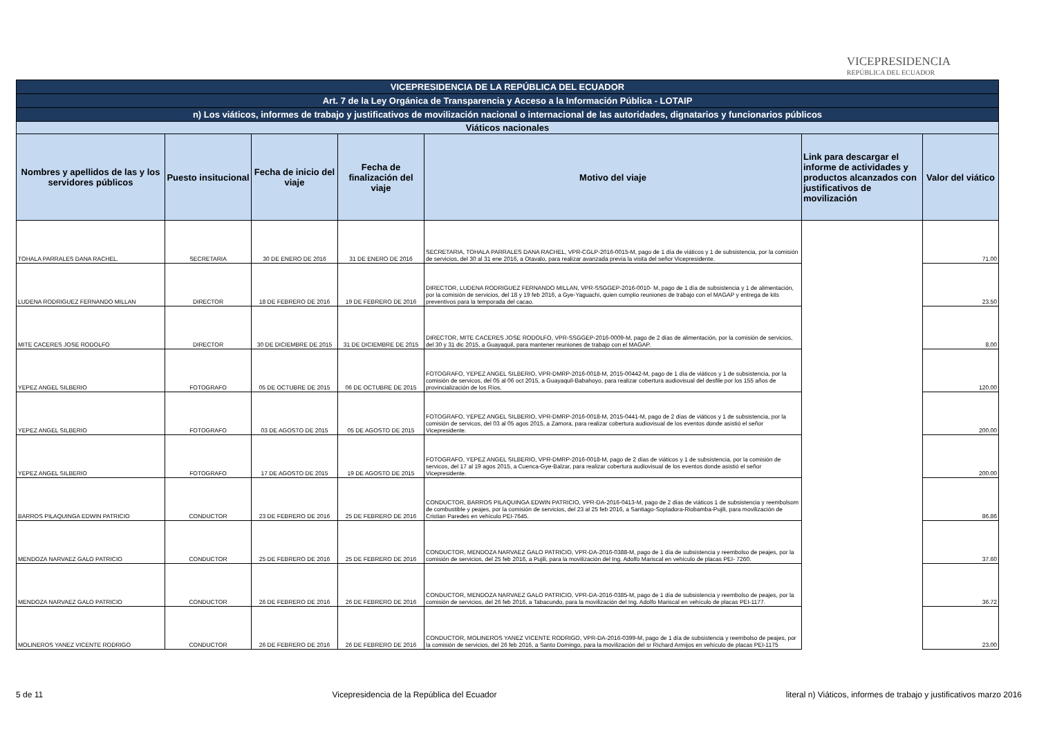VICEPRESIDENCIA
REPÚBLICA DEL ECUADOR
| VICEPRESIDENCIA DE LA REPÚBLICA DEL ECUADOR | | | | | | |
| Art. 7 de la Ley Orgánica de Transparencia y Acceso a la Información Pública - LOTAIP | | | | | | |
| n) Los viáticos, informes de trabajo y justificativos de movilización nacional o internacional de las autoridades, dignatarios y funcionarios públicos | | | | | | |
| Viáticos nacionales | | | | | | |
| Nombres y apellidos de las y los servidores públicos | Puesto insitucional | Fecha de inicio del viaje | Fecha de finalización del viaje | Motivo del viaje | Link para descargar el informe de actividades y productos alcanzados con justificativos de movilización | Valor del viático |
| TOHALA PARRALES DANA RACHEL. | SECRETARIA | 30 DE ENERO DE 2016 | 31 DE ENERO DE 2016 | SECRETARIA, TOHALA PARRALES DANA RACHEL, VPR-CGLP-2016-0015-M, pago de 1 día de viáticos y 1 de subsistencia, por la comisión de servicios, del 30 al 31 ene 2016, a Otavalo, para realizar avanzada previa la visita del señor Vicepresidente. | | 71.00 |
| LUDENA RODRIGUEZ FERNANDO MILLAN | DIRECTOR | 18 DE FEBRERO DE 2016 | 19 DE FEBRERO DE 2016 | DIRECTOR, LUDENA RODRIGUEZ FERNANDO MILLAN, VPR-SSGGEP-2016-0010- M, pago de 1 día de subsistencia y 1 de alimentación, por la comisión de servicios, del 18 y 19 feb 2016, a Gye-Yaguachi, quien cumplio reuniones de trabajo con el MAGAP y entrega de kits preventivos para la temporada del cacao. | | 23.50 |
| MITE CACERES JOSE RODOLFO | DIRECTOR | 30 DE DICIEMBRE DE 2015 | 31 DE DICIEMBRE DE 2015 | DIRECTOR, MITE CACERES JOSE RODOLFO, VPR-SSGGEP-2016-0009-M, pago de 2 días de alimentación, por la comisión de servicios, del 30 y 31 dic 2015, a Guayaquil, para mantener reuniones de trabajo con el MAGAP. | | 8.00 |
| YEPEZ ANGEL SILBERIO | FOTOGRAFO | 05 DE OCTUBRE DE 2015 | 06 DE OCTUBRE DE 2015 | FOTOGRAFO, YEPEZ ANGEL SILBERIO, VPR-DMRP-2016-0018-M, 2015-00442-M, pago de 1 día de viáticos y 1 de subsistencia, por la comisión de servicos, del 05 al 06 oct 2015, a Guayaquil-Babahoyo, para realizar cobertura audiovisual del desfile por los 155 años de provincialización de los Ríos. | | 120.00 |
| YEPEZ ANGEL SILBERIO | FOTOGRAFO | 03 DE AGOSTO DE 2015 | 05 DE AGOSTO DE 2015 | FOTOGRAFO, YEPEZ ANGEL SILBERIO, VPR-DMRP-2016-0018-M, 2015-0441-M, pago de 2 días de viáticos y 1 de subsistencia, por la comisión de servicos, del 03 al 05 agos 2015, a Zamora, para realizar cobertura audiovisual de los eventos donde asistió el señor Vicepresidente. | | 200.00 |
| YEPEZ ANGEL SILBERIO | FOTOGRAFO | 17 DE AGOSTO DE 2015 | 19 DE AGOSTO DE 2015 | FOTOGRAFO, YEPEZ ANGEL SILBERIO, VPR-DMRP-2016-0018-M, pago de 2 días de viáticos y 1 de subsistencia, por la comisión de servicos, del 17 al 19 agos 2015, a Cuenca-Gye-Balzar, para realizar cobertura audiovisual de los eventos donde asistió el señor Vicepresidente. | | 200.00 |
| BARROS PILAQUINGA EDWIN PATRICIO | CONDUCTOR | 23 DE FEBRERO DE 2016 | 25 DE FEBRERO DE 2016 | CONDUCTOR, BARROS PILAQUINGA EDWIN PATRICIO, VPR-DA-2016-0413-M, pago de 2 días de viáticos 1 de subsistencia y reembolsom de combustible y peajes, por la comisión de servicios, del 23 al 25 feb 2016, a Santiago-Sopladora-Riobamba-Pujili, para movilización de Cristian Paredes en vehículo PEI-7645. | | 86.86 |
| MENDOZA NARVAEZ GALO PATRICIO | CONDUCTOR | 25 DE FEBRERO DE 2016 | 25 DE FEBRERO DE 2016 | CONDUCTOR, MENDOZA NARVAEZ GALO PATRICIO, VPR-DA-2016-0388-M, pago de 1 día de subsistencia y reembolso de peajes, por la comisión de servicios, del 25 feb 2016, a Pujili, para la movilización del Ing. Adolfo Mariscal en vehículo de placas PEI- 7260. | | 37.60 |
| MENDOZA NARVAEZ GALO PATRICIO | CONDUCTOR | 26 DE FEBRERO DE 2016 | 26 DE FEBRERO DE 2016 | CONDUCTOR, MENDOZA NARVAEZ GALO PATRICIO, VPR-DA-2016-0385-M, pago de 1 día de subsistencia y reembolso de peajes, por la comisión de servicios, del 26 feb 2016, a Tabacundo, para la movilización del Ing. Adolfo Mariscal en vehículo de placas PEI-1177. | | 36.72 |
| MOLINEROS YANEZ VICENTE RODRIGO | CONDUCTOR | 26 DE FEBRERO DE 2016 | 26 DE FEBRERO DE 2016 | CONDUCTOR, MOLINEROS YANEZ VICENTE RODRIGO, VPR-DA-2016-0399-M, pago de 1 día de subsistencia y reembolso de peajes, por la comisión de servicios, del 26 feb 2016, a Santo Domingo, para la movilización del sr Richard Armijos en vehículo de placas PEI-1175 | | 23.00 |
5 de 11 Vicepresidencia de la República del Ecuador literal n) Viáticos, informes de trabajo y justificativos marzo 2016